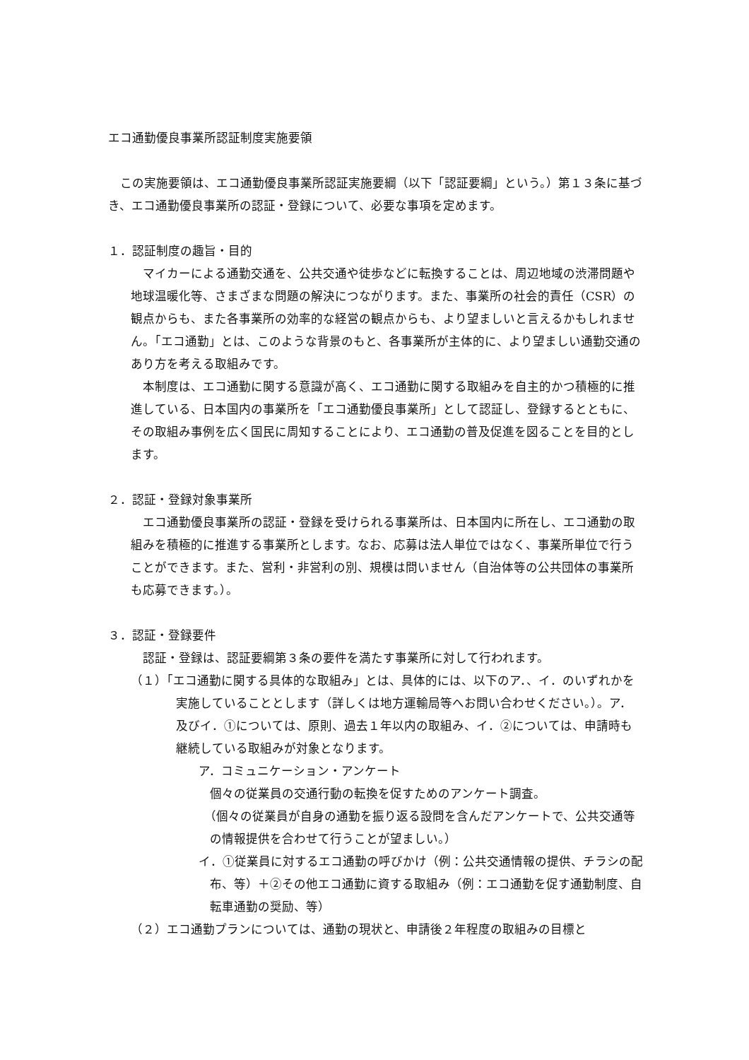エコ通勤優良事業所認証制度実施要領
　この実施要領は、エコ通勤優良事業所認証実施要綱（以下「認証要綱」という。）第１３条に基づき、エコ通勤優良事業所の認証・登録について、必要な事項を定めます。
１．認証制度の趣旨・目的
　マイカーによる通勤交通を、公共交通や徒歩などに転換することは、周辺地域の渋滞問題や地球温暖化等、さまざまな問題の解決につながります。また、事業所の社会的責任（CSR）の観点からも、また各事業所の効率的な経営の観点からも、より望ましいと言えるかもしれません。「エコ通勤」とは、このような背景のもと、各事業所が主体的に、より望ましい通勤交通のあり方を考える取組みです。
　本制度は、エコ通勤に関する意識が高く、エコ通勤に関する取組みを自主的かつ積極的に推進している、日本国内の事業所を「エコ通勤優良事業所」として認証し、登録するとともに、その取組み事例を広く国民に周知することにより、エコ通勤の普及促進を図ることを目的とします。
２．認証・登録対象事業所
　エコ通勤優良事業所の認証・登録を受けられる事業所は、日本国内に所在し、エコ通勤の取組みを積極的に推進する事業所とします。なお、応募は法人単位ではなく、事業所単位で行うことができます。また、営利・非営利の別、規模は問いません（自治体等の公共団体の事業所も応募できます。）。
３．認証・登録要件
　認証・登録は、認証要綱第３条の要件を満たす事業所に対して行われます。
（１）「エコ通勤に関する具体的な取組み」とは、具体的には、以下のア．、イ．のいずれかを実施していることとします（詳しくは地方運輸局等へお問い合わせください。）。ア．及びイ．①については、原則、過去１年以内の取組み、イ．②については、申請時も継続している取組みが対象となります。
ア．コミュニケーション・アンケート
個々の従業員の交通行動の転換を促すためのアンケート調査。
（個々の従業員が自身の通勤を振り返る設問を含んだアンケートで、公共交通等の情報提供を合わせて行うことが望ましい。）
イ．①従業員に対するエコ通勤の呼びかけ（例：公共交通情報の提供、チラシの配布、等）＋②その他エコ通勤に資する取組み（例：エコ通勤を促す通勤制度、自転車通勤の奨励、等）
（２）エコ通勤プランについては、通勤の現状と、申請後２年程度の取組みの目標と